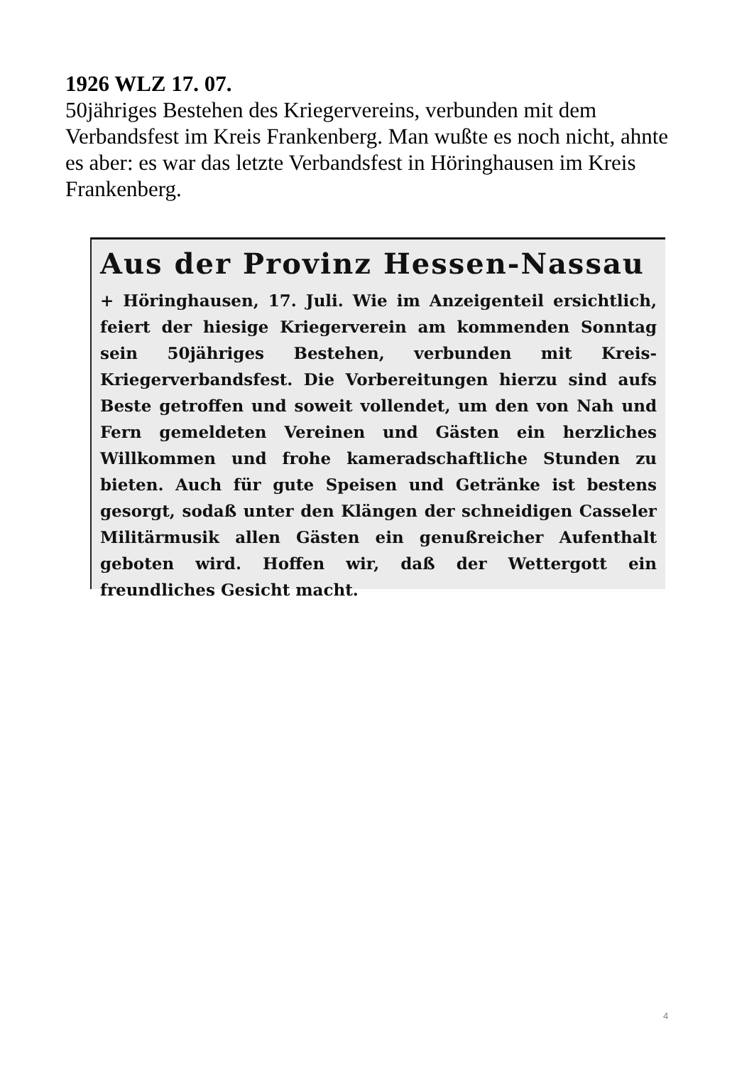1926 WLZ 17. 07.
50jähriges Bestehen des Kriegervereins, verbunden mit dem Verbandsfest im Kreis Frankenberg. Man wußte es noch nicht, ahnte es aber: es war das letzte Verbandsfest in Höringhausen im Kreis Frankenberg.
Aus der Provinz Hessen-Nassau
+ Höringhausen, 17. Juli. Wie im Anzeigenteil ersichtlich, feiert der hiesige Kriegerverein am kommenden Sonntag sein 50jähriges Bestehen, verbunden mit Kreis-Kriegerverbandsfest. Die Vorbereitungen hierzu sind aufs Beste getroffen und soweit vollendet, um den von Nah und Fern gemeldeten Vereinen und Gästen ein herzliches Willkommen und frohe kameradschaftliche Stunden zu bieten. Auch für gute Speisen und Getränke ist bestens gesorgt, sodaß unter den Klängen der schneidigen Casseler Militärmusik allen Gästen ein genußreicher Aufenthalt geboten wird. Hoffen wir, daß der Wettergott ein freundliches Gesicht macht.
4